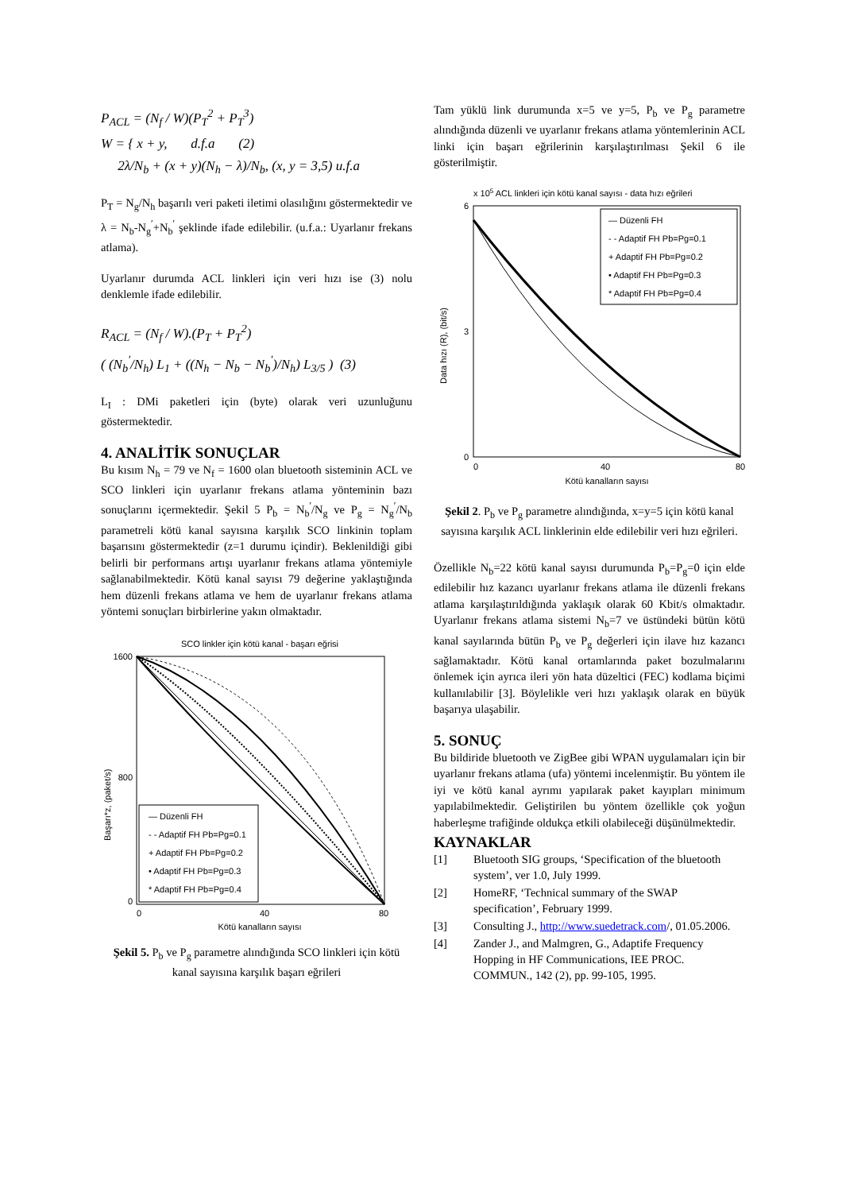P<sub>ACL</sub> = (N<sub>f</sub> / W)(P<sub>T</sub><sup>2</sup> + P<sub>T</sub><sup>3</sup>)
W = { x + y, d.f.a (2)
2λ/N<sub>b</sub> + (x + y)(N<sub>h</sub> − λ)/N<sub>b</sub>, (x, y = 3,5) u.f.a
P<sub>T</sub> = N<sub>g</sub>/N<sub>h</sub> başarılı veri paketi iletimi olasılığını göstermektedir ve λ = N<sub>b</sub>-N<sub>g</sub><sup>′</sup>+N<sub>b</sub><sup>′</sup> şeklinde ifade edilebilir. (u.f.a.: Uyarlanır frekans atlama).
Uyarlanır durumda ACL linkleri için veri hızı ise (3) nolu denklemle ifade edilebilir.
R<sub>ACL</sub> = (N<sub>f</sub> / W).(P<sub>T</sub> + P<sub>T</sub><sup>2</sup>)
( (N<sub>b</sub><sup>′</sup>/N<sub>h</sub>) L<sub>1</sub> + ((N<sub>h</sub> − N<sub>b</sub> − N<sub>b</sub><sup>′</sup>)/N<sub>h</sub>) L<sub>3/5</sub> ) (3)
L<sub>I</sub> : DMi paketleri için (byte) olarak veri uzunluğunu göstermektedir.
4. ANALİTİK SONUÇLAR
Bu kısım N<sub>h</sub> = 79 ve N<sub>f</sub> = 1600 olan bluetooth sisteminin ACL ve SCO linkleri için uyarlanır frekans atlama yönteminin bazı sonuçlarını içermektedir. Şekil 5 P<sub>b</sub> = N<sub>b</sub><sup>′</sup>/N<sub>g</sub> ve P<sub>g</sub> = N<sub>g</sub><sup>′</sup>/N<sub>b</sub> parametreli kötü kanal sayısına karşılık SCO linkinin toplam başarısını göstermektedir (z=1 durumu içindir). Beklenildiği gibi belirli bir performans artışı uyarlanır frekans atlama yöntemiyle sağlanabilmektedir. Kötü kanal sayısı 79 değerine yaklaştığında hem düzenli frekans atlama ve hem de uyarlanır frekans atlama yöntemi sonuçları birbirlerine yakın olmaktadır.
SCO linkler için kötü kanal - başarı eğrisi
1600
800
0
0
40
80
Kötü kanalların sayısı
Başarı*z, (paket/s)
— Düzenli FH
- - Adaptif FH Pb=Pg=0.1
+ Adaptif FH Pb=Pg=0.2
• Adaptif FH Pb=Pg=0.3
* Adaptif FH Pb=Pg=0.4
Şekil 5. P<sub>b</sub> ve P<sub>g</sub> parametre alındığında SCO linkleri için kötü kanal sayısına karşılık başarı eğrileri
Tam yüklü link durumunda x=5 ve y=5, P<sub>b</sub> ve P<sub>g</sub> parametre alındığında düzenli ve uyarlanır frekans atlama yöntemlerinin ACL linki için başarı eğrilerinin karşılaştırılması Şekil 6 ile gösterilmiştir.
x 105 ACL linkleri için kötü kanal sayısı - data hızı eğrileri
6
3
0
0
40
80
Kötü kanalların sayısı
Data hızı (R), (bit/s)
— Düzenli FH
- - Adaptif FH Pb=Pg=0.1
+ Adaptif FH Pb=Pg=0.2
• Adaptif FH Pb=Pg=0.3
* Adaptif FH Pb=Pg=0.4
Şekil 2. P<sub>b</sub> ve P<sub>g</sub> parametre alındığında, x=y=5 için kötü kanal sayısına karşılık ACL linklerinin elde edilebilir veri hızı eğrileri.
Özellikle N<sub>b</sub>=22 kötü kanal sayısı durumunda P<sub>b</sub>=P<sub>g</sub>=0 için elde edilebilir hız kazancı uyarlanır frekans atlama ile düzenli frekans atlama karşılaştırıldığında yaklaşık olarak 60 Kbit/s olmaktadır. Uyarlanır frekans atlama sistemi N<sub>b</sub>=7 ve üstündeki bütün kötü kanal sayılarında bütün P<sub>b</sub> ve P<sub>g</sub> değerleri için ilave hız kazancı sağlamaktadır. Kötü kanal ortamlarında paket bozulmalarını önlemek için ayrıca ileri yön hata düzeltici (FEC) kodlama biçimi kullanılabilir [3]. Böylelikle veri hızı yaklaşık olarak en büyük başarıya ulaşabilir.
5. SONUÇ
Bu bildiride bluetooth ve ZigBee gibi WPAN uygulamaları için bir uyarlanır frekans atlama (ufa) yöntemi incelenmiştir. Bu yöntem ile iyi ve kötü kanal ayrımı yapılarak paket kayıpları minimum yapılabilmektedir. Geliştirilen bu yöntem özellikle çok yoğun haberleşme trafiğinde oldukça etkili olabileceği düşünülmektedir.
KAYNAKLAR
[1] Bluetooth SIG groups, ‘Specification of the bluetooth system’, ver 1.0, July 1999.
[2] HomeRF, ‘Technical summary of the SWAP specification’, February 1999.
[3] Consulting J., http://www.suedetrack.com/, 01.05.2006.
[4] Zander J., and Malmgren, G., Adaptife Frequency Hopping in HF Communications, IEE PROC. COMMUN., 142 (2), pp. 99-105, 1995.